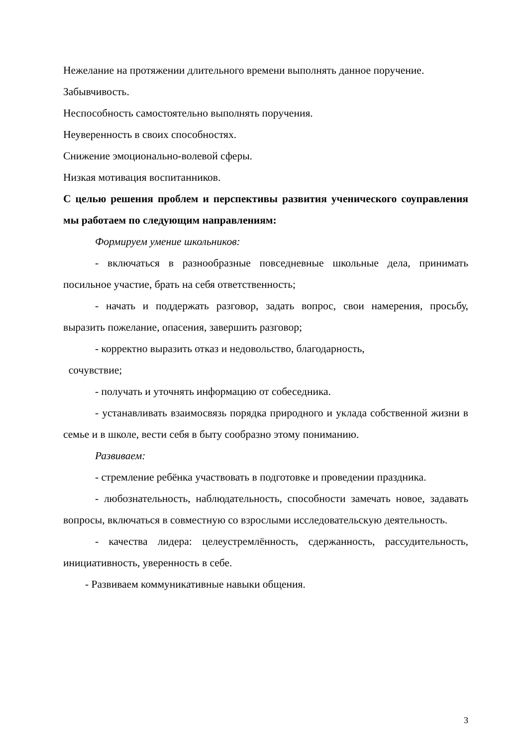Нежелание на протяжении длительного времени выполнять данное поручение.
Забывчивость.
Неспособность самостоятельно выполнять поручения.
Неуверенность в своих способностях.
Снижение эмоционально-волевой сферы.
Низкая мотивация воспитанников.
С целью решения проблем и перспективы развития ученического соуправления мы работаем по следующим направлениям:
Формируем умение школьников:
- включаться в разнообразные повседневные школьные дела, принимать посильное участие, брать на себя ответственность;
- начать и поддержать разговор, задать вопрос, свои намерения, просьбу, выразить пожелание, опасения, завершить разговор;
- корректно выразить отказ и недовольство, благодарность,
сочувствие;
- получать и уточнять информацию от собеседника.
- устанавливать взаимосвязь порядка природного и уклада собственной жизни в семье и в школе, вести себя в быту сообразно этому пониманию.
Развиваем:
- стремление ребёнка участвовать в подготовке и проведении праздника.
- любознательность, наблюдательность, способности замечать новое, задавать вопросы, включаться в совместную со взрослыми исследовательскую деятельность.
- качества лидера: целеустремлённость, сдержанность, рассудительность, инициативность, уверенность в себе.
- Развиваем коммуникативные навыки общения.
3